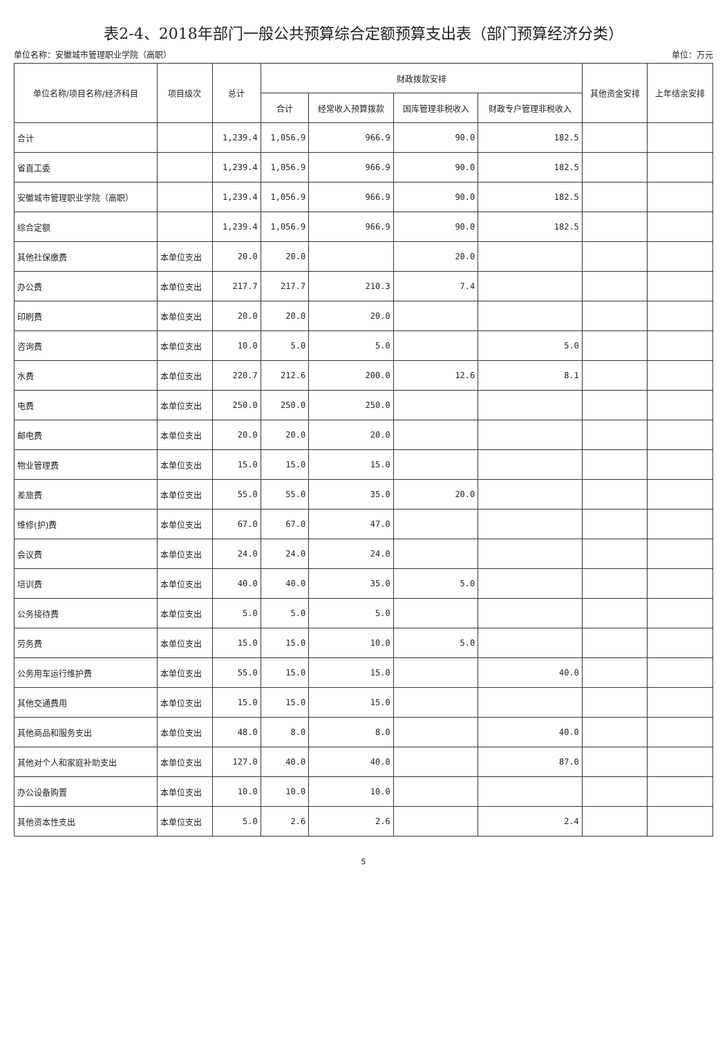表2-4、2018年部门一般公共预算综合定额预算支出表（部门预算经济分类）
单位名称：安徽城市管理职业学院（高职） 单位：万元
| 单位名称/项目名称/经济科目 | 项目级次 | 总计 | 财政拨款安排 | | | | 其他资金安排 | 上年结余安排 |
| --- | --- | --- | --- | --- | --- | --- | --- | --- |
| | | | 合计 | 经常收入预算拨款 | 国库管理非税收入 | 财政专户管理非税收入 | | |
| 合计 | | 1,239.4 | 1,056.9 | 966.9 | 90.0 | 182.5 | | |
| 省直工委 | | 1,239.4 | 1,056.9 | 966.9 | 90.0 | 182.5 | | |
| 安徽城市管理职业学院（高职） | | 1,239.4 | 1,056.9 | 966.9 | 90.0 | 182.5 | | |
| 综合定额 | | 1,239.4 | 1,056.9 | 966.9 | 90.0 | 182.5 | | |
| 其他社保缴费 | 本单位支出 | 20.0 | 20.0 | | 20.0 | | | |
| 办公费 | 本单位支出 | 217.7 | 217.7 | 210.3 | 7.4 | | | |
| 印刷费 | 本单位支出 | 20.0 | 20.0 | 20.0 | | | | |
| 咨询费 | 本单位支出 | 10.0 | 5.0 | 5.0 | | 5.0 | | |
| 水费 | 本单位支出 | 220.7 | 212.6 | 200.0 | 12.6 | 8.1 | | |
| 电费 | 本单位支出 | 250.0 | 250.0 | 250.0 | | | | |
| 邮电费 | 本单位支出 | 20.0 | 20.0 | 20.0 | | | | |
| 物业管理费 | 本单位支出 | 15.0 | 15.0 | 15.0 | | | | |
| 差旅费 | 本单位支出 | 55.0 | 55.0 | 35.0 | 20.0 | | | |
| 维修(护)费 | 本单位支出 | 67.0 | 67.0 | 47.0 | | | | |
| 会议费 | 本单位支出 | 24.0 | 24.0 | 24.0 | | | | |
| 培训费 | 本单位支出 | 40.0 | 40.0 | 35.0 | 5.0 | | | |
| 公务接待费 | 本单位支出 | 5.0 | 5.0 | 5.0 | | | | |
| 劳务费 | 本单位支出 | 15.0 | 15.0 | 10.0 | 5.0 | | | |
| 公务用车运行维护费 | 本单位支出 | 55.0 | 15.0 | 15.0 | | 40.0 | | |
| 其他交通费用 | 本单位支出 | 15.0 | 15.0 | 15.0 | | | | |
| 其他商品和服务支出 | 本单位支出 | 48.0 | 8.0 | 8.0 | | 40.0 | | |
| 其他对个人和家庭补助支出 | 本单位支出 | 127.0 | 40.0 | 40.0 | | 87.0 | | |
| 办公设备购置 | 本单位支出 | 10.0 | 10.0 | 10.0 | | | | |
| 其他资本性支出 | 本单位支出 | 5.0 | 2.6 | 2.6 | | 2.4 | | |
5